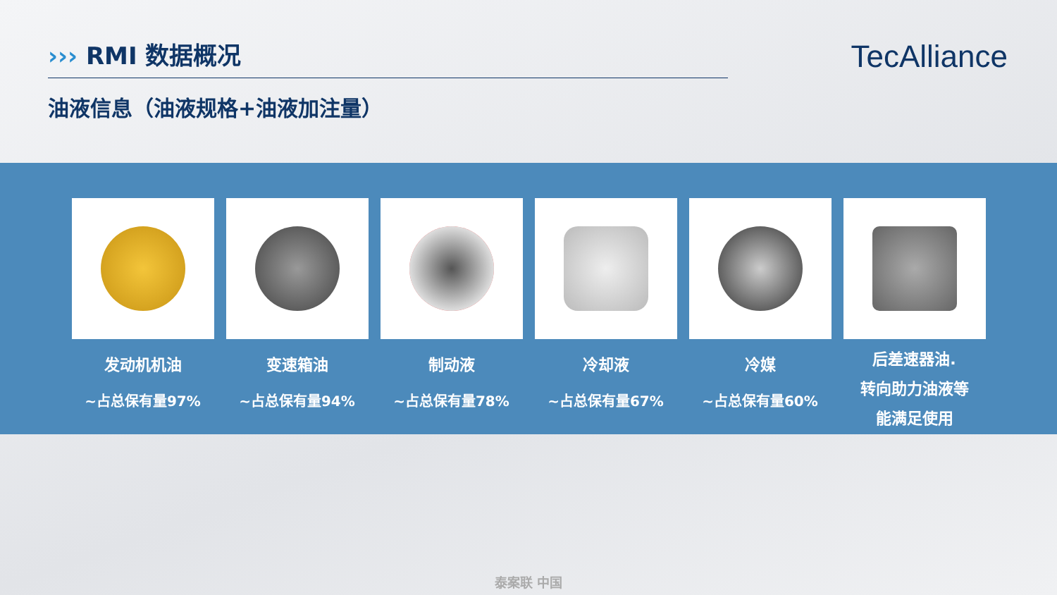››› RMI 数据概况
油液信息（油液规格+油液加注量）
TecAlliance
发动机机油
~占总保有量97%
变速箱油
~占总保有量94%
制动液
~占总保有量78%
冷却液
~占总保有量67%
冷媒
~占总保有量60%
后差速器油.
转向助力油液等
能满足使用
泰案联 中国